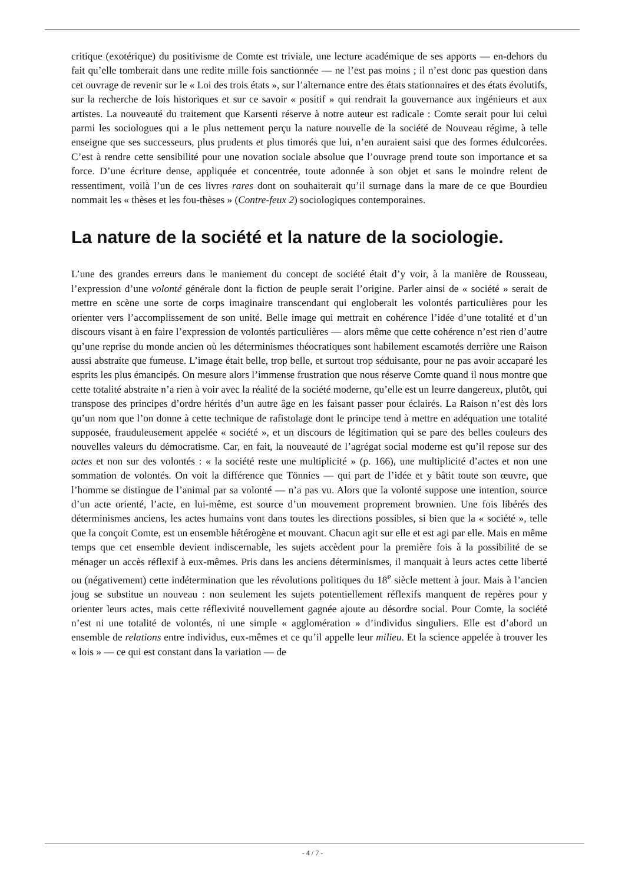critique (exotérique) du positivisme de Comte est triviale, une lecture académique de ses apports — en-dehors du fait qu’elle tomberait dans une redite mille fois sanctionnée — ne l’est pas moins ; il n’est donc pas question dans cet ouvrage de revenir sur le « Loi des trois états », sur l’alternance entre des états stationnaires et des états évolutifs, sur la recherche de lois historiques et sur ce savoir « positif » qui rendrait la gouvernance aux ingénieurs et aux artistes. La nouveauté du traitement que Karsenti réserve à notre auteur est radicale : Comte serait pour lui celui parmi les sociologues qui a le plus nettement perçu la nature nouvelle de la société de Nouveau régime, à telle enseigne que ses successeurs, plus prudents et plus timorés que lui, n’en auraient saisi que des formes édulcorées. C’est à rendre cette sensibilité pour une novation sociale absolue que l’ouvrage prend toute son importance et sa force. D’une écriture dense, appliquée et concentrée, toute adonnée à son objet et sans le moindre relent de ressentiment, voilà l’un de ces livres rares dont on souhaiterait qu’il surnage dans la mare de ce que Bourdieu nommait les « thèses et les fou-thèses » (Contre-feux 2) sociologiques contemporaines.
La nature de la société et la nature de la sociologie.
L’une des grandes erreurs dans le maniement du concept de société était d’y voir, à la manière de Rousseau, l’expression d’une volonté générale dont la fiction de peuple serait l’origine. Parler ainsi de « société » serait de mettre en scène une sorte de corps imaginaire transcendant qui engloberait les volontés particulières pour les orienter vers l’accomplissement de son unité. Belle image qui mettrait en cohérence l’idée d’une totalité et d’un discours visant à en faire l’expression de volontés particulières — alors même que cette cohérence n’est rien d’autre qu’une reprise du monde ancien où les déterminismes théocratiques sont habilement escamotés derrière une Raison aussi abstraite que fumeuse. L’image était belle, trop belle, et surtout trop séduisante, pour ne pas avoir accaparé les esprits les plus émancipés. On mesure alors l’immense frustration que nous réserve Comte quand il nous montre que cette totalité abstraite n’a rien à voir avec la réalité de la société moderne, qu’elle est un leurre dangereux, plutôt, qui transpose des principes d’ordre hérités d’un autre âge en les faisant passer pour éclairés. La Raison n’est dès lors qu’un nom que l’on donne à cette technique de rafistolage dont le principe tend à mettre en adéquation une totalité supposée, frauduleusement appelée « société », et un discours de légitimation qui se pare des belles couleurs des nouvelles valeurs du démocratisme. Car, en fait, la nouveauté de l’agrégat social moderne est qu’il repose sur des actes et non sur des volontés : « la société reste une multiplicité » (p. 166), une multiplicité d’actes et non une sommation de volontés. On voit la différence que Tönnies — qui part de l’idée et y bâtit toute son œuvre, que l’homme se distingue de l’animal par sa volonté — n’a pas vu. Alors que la volonté suppose une intention, source d’un acte orienté, l’acte, en lui-même, est source d’un mouvement proprement brownien. Une fois libérés des déterminismes anciens, les actes humains vont dans toutes les directions possibles, si bien que la « société », telle que la conçoit Comte, est un ensemble hétérogène et mouvant. Chacun agit sur elle et est agi par elle. Mais en même temps que cet ensemble devient indiscernable, les sujets accèdent pour la première fois à la possibilité de se ménager un accès réflexif à eux-mêmes. Pris dans les anciens déterminismes, il manquait à leurs actes cette liberté ou (négativement) cette indétermination que les révolutions politiques du 18<sup>e</sup> siècle mettent à jour. Mais à l’ancien joug se substitue un nouveau : non seulement les sujets potentiellement réflexifs manquent de repères pour y orienter leurs actes, mais cette réflexivité nouvellement gagnée ajoute au désordre social. Pour Comte, la société n’est ni une totalité de volontés, ni une simple « agglomération » d’individus singuliers. Elle est d’abord un ensemble de relations entre individus, eux-mêmes et ce qu’il appelle leur milieu. Et la science appelée à trouver les « lois » — ce qui est constant dans la variation — de
- 4 / 7 -